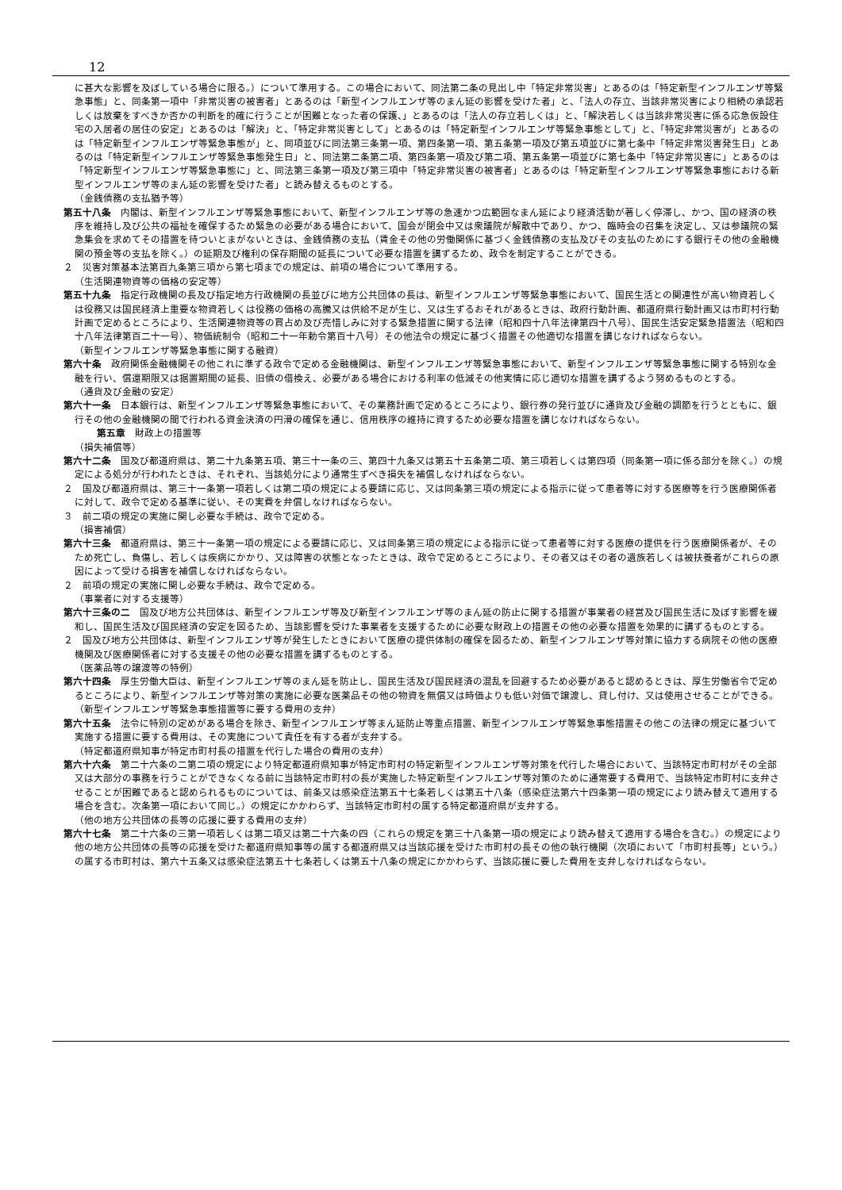12
に甚大な影響を及ぼしている場合に限る。）について準用する。この場合において、同法第二条の見出し中「特定非常災害」とあるのは「特定新型インフルエンザ等緊急事態」と、同条第一項中「非常災害の被害者」とあるのは「新型インフルエンザ等のまん延の影響を受けた者」と、「法人の存立、当該非常災害により相続の承認若しくは放棄をすべきか否かの判断を的確に行うことが困難となった者の保護、」とあるのは「法人の存立若しくは」と、「解決若しくは当該非常災害に係る応急仮設住宅の入居者の居住の安定」とあるのは「解決」と、「特定非常災害として」とあるのは「特定新型インフルエンザ等緊急事態として」と、「特定非常災害が」とあるのは「特定新型インフルエンザ等緊急事態が」と、同項並びに同法第三条第一項、第四条第一項、第五条第一項及び第五項並びに第七条中「特定非常災害発生日」とあるのは「特定新型インフルエンザ等緊急事態発生日」と、同法第二条第二項、第四条第一項及び第二項、第五条第一項並びに第七条中「特定非常災害に」とあるのは「特定新型インフルエンザ等緊急事態に」と、同法第三条第一項及び第三項中「特定非常災害の被害者」とあるのは「特定新型インフルエンザ等緊急事態における新型インフルエンザ等のまん延の影響を受けた者」と読み替えるものとする。
（金銭債務の支払猶予等）
第五十八条　内閣は、新型インフルエンザ等緊急事態において、新型インフルエンザ等の急速かつ広範囲なまん延により経済活動が著しく停滞し、かつ、国の経済の秩序を維持し及び公共の福祉を確保するため緊急の必要がある場合において、国会が閉会中又は衆議院が解散中であり、かつ、臨時会の召集を決定し、又は参議院の緊急集会を求めてその措置を待ついとまがないときは、金銭債務の支払（賃金その他の労働関係に基づく金銭債務の支払及びその支払のためにする銀行その他の金融機関の預金等の支払を除く。）の延期及び権利の保存期間の延長について必要な措置を講ずるため、政令を制定することができる。
２　災害対策基本法第百九条第三項から第七項までの規定は、前項の場合について準用する。
（生活関連物資等の価格の安定等）
第五十九条　指定行政機関の長及び指定地方行政機関の長並びに地方公共団体の長は、新型インフルエンザ等緊急事態において、国民生活との関連性が高い物資若しくは役務又は国民経済上重要な物資若しくは役務の価格の高騰又は供給不足が生じ、又は生ずるおそれがあるときは、政府行動計画、都道府県行動計画又は市町村行動計画で定めるところにより、生活関連物資等の買占め及び売惜しみに対する緊急措置に関する法律（昭和四十八年法律第四十八号）、国民生活安定緊急措置法（昭和四十八年法律第百二十一号）、物価統制令（昭和二十一年勅令第百十八号）その他法令の規定に基づく措置その他適切な措置を講じなければならない。
（新型インフルエンザ等緊急事態に関する融資）
第六十条　政府関係金融機関その他これに準ずる政令で定める金融機関は、新型インフルエンザ等緊急事態において、新型インフルエンザ等緊急事態に関する特別な金融を行い、償還期限又は据置期間の延長、旧債の借換え、必要がある場合における利率の低減その他実情に応じ適切な措置を講ずるよう努めるものとする。
（通貨及び金融の安定）
第六十一条　日本銀行は、新型インフルエンザ等緊急事態において、その業務計画で定めるところにより、銀行券の発行並びに通貨及び金融の調節を行うとともに、銀行その他の金融機関の間で行われる資金決済の円滑の確保を通じ、信用秩序の維持に資するため必要な措置を講じなければならない。
第五章　財政上の措置等
（損失補償等）
第六十二条　国及び都道府県は、第二十九条第五項、第三十一条の三、第四十九条又は第五十五条第二項、第三項若しくは第四項（同条第一項に係る部分を除く。）の規定による処分が行われたときは、それぞれ、当該処分により通常生ずべき損失を補償しなければならない。
２　国及び都道府県は、第三十一条第一項若しくは第二項の規定による要請に応じ、又は同条第三項の規定による指示に従って患者等に対する医療等を行う医療関係者に対して、政令で定める基準に従い、その実費を弁償しなければならない。
３　前二項の規定の実施に関し必要な手続は、政令で定める。
（損害補償）
第六十三条　都道府県は、第三十一条第一項の規定による要請に応じ、又は同条第三項の規定による指示に従って患者等に対する医療の提供を行う医療関係者が、そのため死亡し、負傷し、若しくは疾病にかかり、又は障害の状態となったときは、政令で定めるところにより、その者又はその者の遺族若しくは被扶養者がこれらの原因によって受ける損害を補償しなければならない。
２　前項の規定の実施に関し必要な手続は、政令で定める。
（事業者に対する支援等）
第六十三条の二　国及び地方公共団体は、新型インフルエンザ等及び新型インフルエンザ等のまん延の防止に関する措置が事業者の経営及び国民生活に及ぼす影響を緩和し、国民生活及び国民経済の安定を図るため、当該影響を受けた事業者を支援するために必要な財政上の措置その他の必要な措置を効果的に講ずるものとする。
２　国及び地方公共団体は、新型インフルエンザ等が発生したときにおいて医療の提供体制の確保を図るため、新型インフルエンザ等対策に協力する病院その他の医療機関及び医療関係者に対する支援その他の必要な措置を講ずるものとする。
（医薬品等の譲渡等の特例）
第六十四条　厚生労働大臣は、新型インフルエンザ等のまん延を防止し、国民生活及び国民経済の混乱を回避するため必要があると認めるときは、厚生労働省令で定めるところにより、新型インフルエンザ等対策の実施に必要な医薬品その他の物資を無償又は時価よりも低い対価で譲渡し、貸し付け、又は使用させることができる。
（新型インフルエンザ等緊急事態措置等に要する費用の支弁）
第六十五条　法令に特別の定めがある場合を除き、新型インフルエンザ等まん延防止等重点措置、新型インフルエンザ等緊急事態措置その他この法律の規定に基づいて実施する措置に要する費用は、その実施について責任を有する者が支弁する。
（特定都道府県知事が特定市町村長の措置を代行した場合の費用の支弁）
第六十六条　第二十六条の二第二項の規定により特定都道府県知事が特定市町村の特定新型インフルエンザ等対策を代行した場合において、当該特定市町村がその全部又は大部分の事務を行うことができなくなる前に当該特定市町村の長が実施した特定新型インフルエンザ等対策のために通常要する費用で、当該特定市町村に支弁させることが困難であると認められるものについては、前条又は感染症法第五十七条若しくは第五十八条（感染症法第六十四条第一項の規定により読み替えて適用する場合を含む。次条第一項において同じ。）の規定にかかわらず、当該特定市町村の属する特定都道府県が支弁する。
（他の地方公共団体の長等の応援に要する費用の支弁）
第六十七条　第二十六条の三第一項若しくは第二項又は第二十六条の四（これらの規定を第三十八条第一項の規定により読み替えて適用する場合を含む。）の規定により他の地方公共団体の長等の応援を受けた都道府県知事等の属する都道府県又は当該応援を受けた市町村の長その他の執行機関（次項において「市町村長等」という。）の属する市町村は、第六十五条又は感染症法第五十七条若しくは第五十八条の規定にかかわらず、当該応援に要した費用を支弁しなければならない。